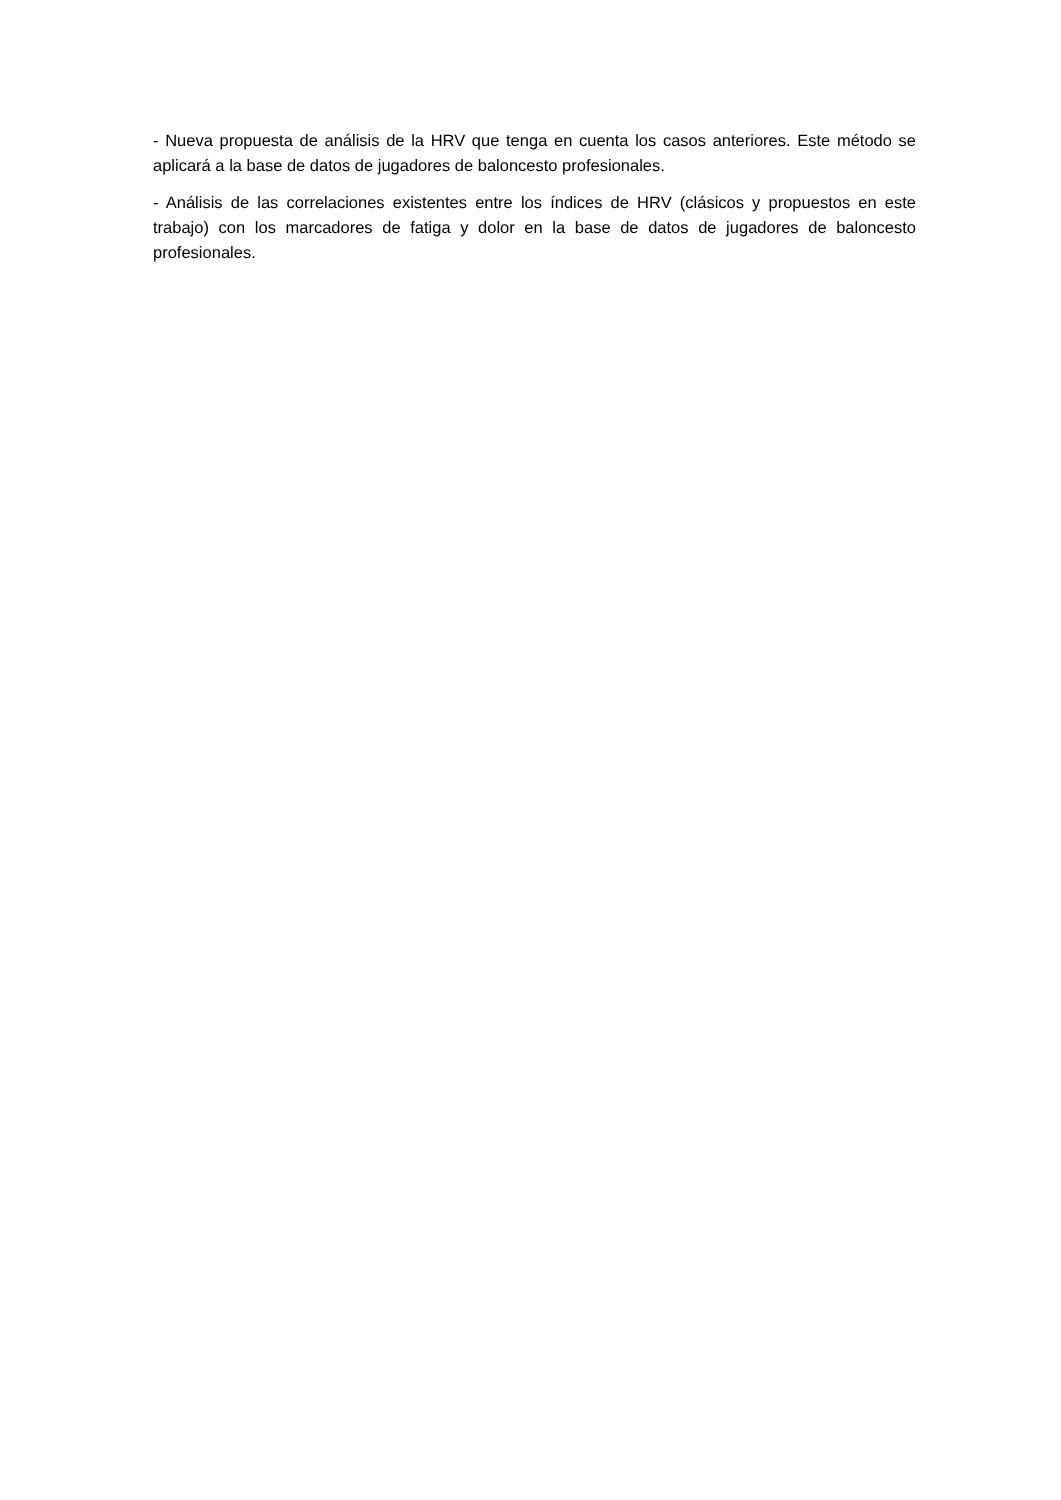- Nueva propuesta de análisis de la HRV que tenga en cuenta los casos anteriores. Este método se aplicará a la base de datos de jugadores de baloncesto profesionales.
- Análisis de las correlaciones existentes entre los índices de HRV (clásicos y propuestos en este trabajo) con los marcadores de fatiga y dolor en la base de datos de jugadores de baloncesto profesionales.